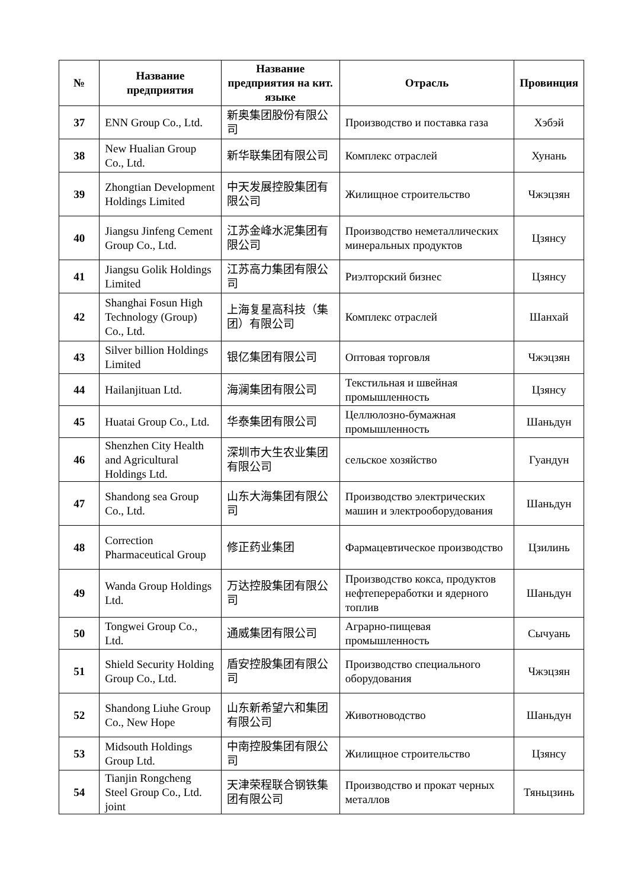| № | Название предприятия | Название предприятия на кит. языке | Отрасль | Провинция |
| --- | --- | --- | --- | --- |
| 37 | ENN Group Co., Ltd. | 新奥集团股份有限公司 | Производство и поставка газа | Хэбэй |
| 38 | New Hualian Group Co., Ltd. | 新华联集团有限公司 | Комплекс отраслей | Хунань |
| 39 | Zhongtian Development Holdings Limited | 中天发展控股集团有限公司 | Жилищное строительство | Чжэцзян |
| 40 | Jiangsu Jinfeng Cement Group Co., Ltd. | 江苏金峰水泥集团有限公司 | Производство неметаллических минеральных продуктов | Цзянсу |
| 41 | Jiangsu Golik Holdings Limited | 江苏高力集团有限公司 | Риэлторский бизнес | Цзянсу |
| 42 | Shanghai Fosun High Technology (Group) Co., Ltd. | 上海复星高科技（集团）有限公司 | Комплекс отраслей | Шанхай |
| 43 | Silver billion Holdings Limited | 银亿集团有限公司 | Оптовая торговля | Чжэцзян |
| 44 | Hailanjituan Ltd. | 海澜集团有限公司 | Текстильная и швейная промышленность | Цзянсу |
| 45 | Huatai Group Co., Ltd. | 华泰集团有限公司 | Целлюлозно-бумажная промышленность | Шаньдун |
| 46 | Shenzhen City Health and Agricultural Holdings Ltd. | 深圳市大生农业集团有限公司 | сельское хозяйство | Гуандун |
| 47 | Shandong sea Group Co., Ltd. | 山东大海集团有限公司 | Производство электрических машин и электрооборудования | Шаньдун |
| 48 | Correction Pharmaceutical Group | 修正药业集团 | Фармацевтическое производство | Цзилинь |
| 49 | Wanda Group Holdings Ltd. | 万达控股集团有限公司 | Производство кокса, продуктов нефтепереработки и ядерного топлив | Шаньдун |
| 50 | Tongwei Group Co., Ltd. | 通威集团有限公司 | Аграрно-пищевая промышленность | Сычуань |
| 51 | Shield Security Holding Group Co., Ltd. | 盾安控股集团有限公司 | Производство специального оборудования | Чжэцзян |
| 52 | Shandong Liuhe Group Co., New Hope | 山东新希望六和集团有限公司 | Животноводство | Шаньдун |
| 53 | Midsouth Holdings Group Ltd. | 中南控股集团有限公司 | Жилищное строительство | Цзянсу |
| 54 | Tianjin Rongcheng Steel Group Co., Ltd. joint | 天津荣程联合钢铁集团有限公司 | Производство и прокат черных металлов | Тяньцзинь |